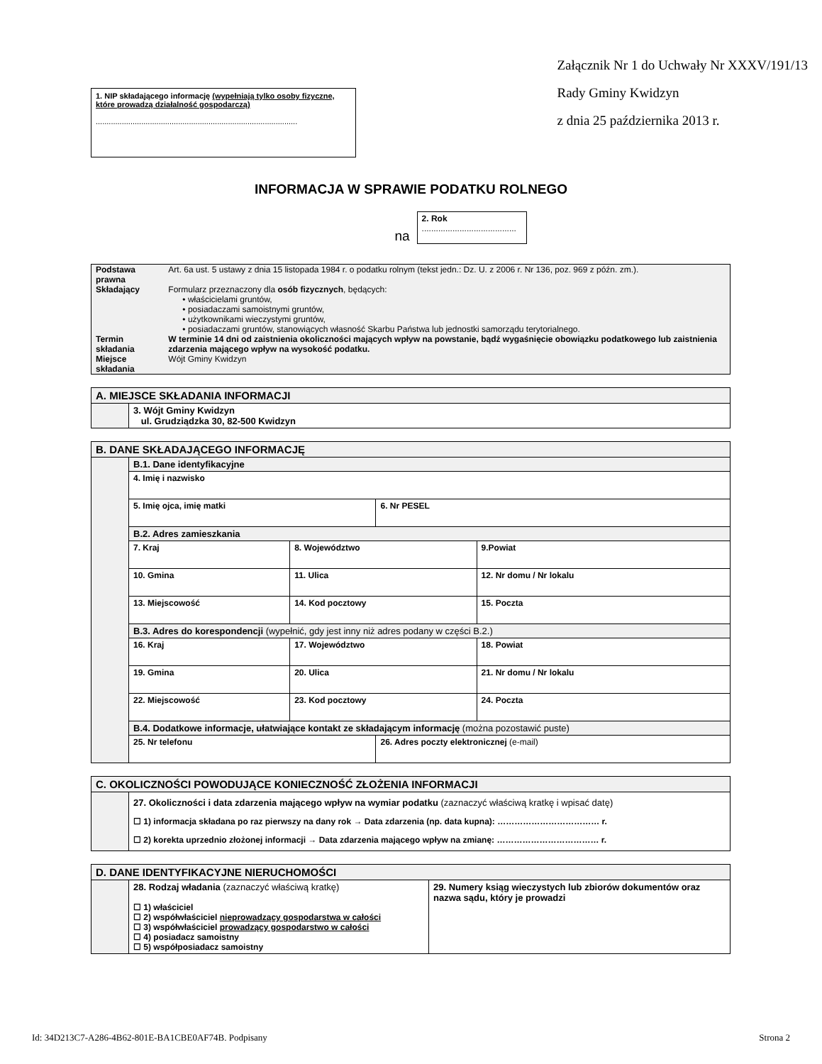1. NIP składającego informację (wypełniają tylko osoby fizyczne, które prowadzą działalność gospodarczą)
.............................................................................................
Załącznik Nr 1 do Uchwały Nr XXXV/191/13
Rady Gminy Kwidzyn
z dnia 25 października 2013 r.
INFORMACJA W SPRAWIE PODATKU ROLNEGO
na
2. Rok
........................................
| Podstawa prawna | Art. 6a ust. 5 ustawy z dnia 15 listopada 1984 r. o podatku rolnym (tekst jedn.: Dz. U. z 2006 r. Nr 136, poz. 969 z późn. zm.). |
| Składający | Formularz przeznaczony dla osób fizycznych , będących: • właścicielami gruntów, • posiadaczami samoistnymi gruntów, • użytkownikami wieczystymi gruntów, • posiadaczami gruntów, stanowiących własność Skarbu Państwa lub jednostki samorządu terytorialnego. |
| Termin składania | W terminie 14 dni od zaistnienia okoliczności mających wpływ na powstanie, bądź wygaśnięcie obowiązku podatkowego lub zaistnienia zdarzenia mającego wpływ na wysokość podatku. |
| Miejsce składania | Wójt Gminy Kwidzyn |
| A. MIEJSCE SKŁADANIA INFORMACJI | |
| | 3. Wójt Gminy Kwidzyn ul. Grudziądzka 30, 82-500 Kwidzyn |
| B. DANE SKŁADAJĄCEGO INFORMACJĘ | | | | |
| | B.1. Dane identyfikacyjne | | | |
| | 4. Imię i nazwisko | | | |
| | 5. Imię ojca, imię matki | | 6. Nr PESEL | |
| | B.2. Adres zamieszkania | | | |
| | 7. Kraj | 8. Województwo | | 9.Powiat |
| | 10. Gmina | 11. Ulica | | 12. Nr domu / Nr lokalu |
| | 13. Miejscowość | 14. Kod pocztowy | | 15. Poczta |
| | B.3. Adres do korespondencji (wypełnić, gdy jest inny niż adres podany w części B.2.) | | | |
| | 16. Kraj | 17. Województwo | | 18. Powiat |
| | 19. Gmina | 20. Ulica | | 21. Nr domu / Nr lokalu |
| | 22. Miejscowość | 23. Kod pocztowy | | 24. Poczta |
| | B.4. Dodatkowe informacje, ułatwiające kontakt ze składającym informację (można pozostawić puste) | | | |
| | 25. Nr telefonu | | 26. Adres poczty elektronicznej (e-mail) | |
| C. OKOLICZNOŚCI POWODUJĄCE KONIECZNOŚĆ ZŁOŻENIA INFORMACJI | |
| | 27. Okoliczności i data zdarzenia mającego wpływ na wymiar podatku (zaznaczyć właściwą kratkę i wpisać datę) ☐ 1) informacja składana po raz pierwszy na dany rok → Data zdarzenia (np. data kupna): ……………………………… r. ☐ 2) korekta uprzednio złożonej informacji → Data zdarzenia mającego wpływ na zmianę: ……………………………… r. |
| D. DANE IDENTYFIKACYJNE NIERUCHOMOŚCI | | |
| | 28. Rodzaj władania (zaznaczyć właściwą kratkę) ☐ 1) właściciel ☐ 2) współwłaściciel nieprowadzący gospodarstwa w całości ☐ 3) współwłaściciel prowadzący gospodarstwo w całości ☐ 4) posiadacz samoistny ☐ 5) współposiadacz samoistny | 29. Numery ksiąg wieczystych lub zbiorów dokumentów oraz nazwa sądu, który je prowadzi |
Id: 34D213C7-A286-4B62-801E-BA1CBE0AF74B. Podpisany Strona 2